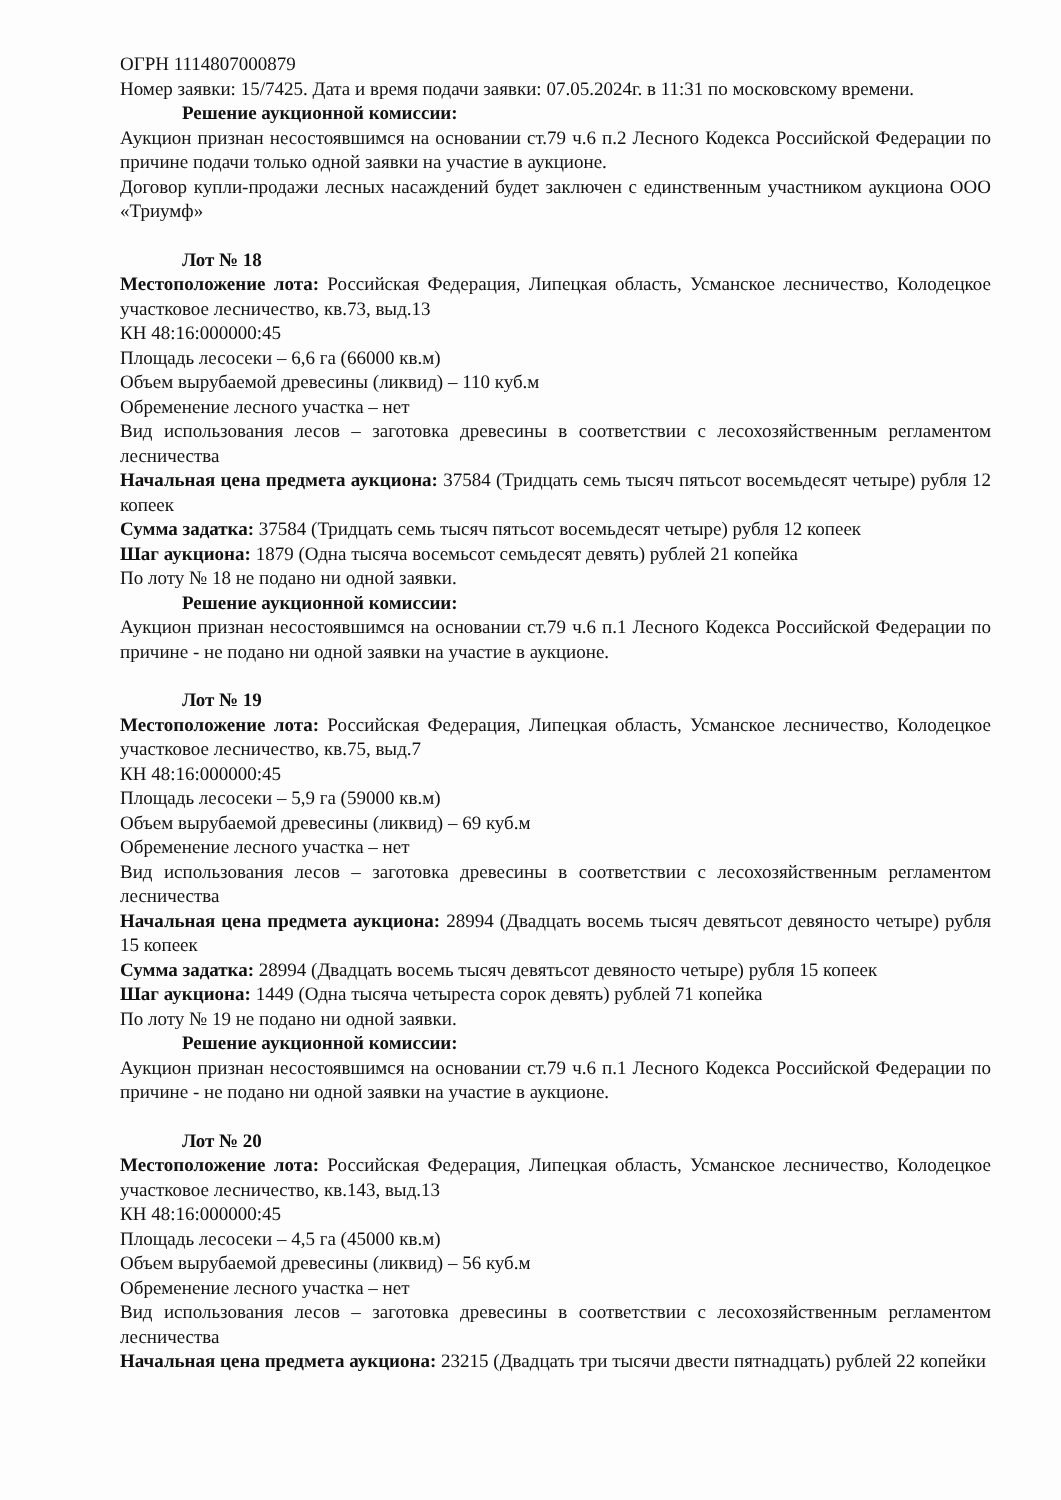ОГРН 1114807000879
Номер заявки: 15/7425. Дата и время подачи заявки: 07.05.2024г. в 11:31 по московскому времени.
Решение аукционной комиссии:
Аукцион признан несостоявшимся на основании ст.79 ч.6 п.2 Лесного Кодекса Российской Федерации по причине подачи только одной заявки на участие в аукционе.
Договор купли-продажи лесных насаждений будет заключен с единственным участником аукциона ООО «Триумф»
Лот № 18
Местоположение лота: Российская Федерация, Липецкая область, Усманское лесничество, Колодецкое участковое лесничество, кв.73, выд.13
КН 48:16:000000:45
Площадь лесосеки – 6,6 га (66000 кв.м)
Объем вырубаемой древесины (ликвид) – 110 куб.м
Обременение лесного участка – нет
Вид использования лесов – заготовка древесины в соответствии с лесохозяйственным регламентом лесничества
Начальная цена предмета аукциона: 37584 (Тридцать семь тысяч пятьсот восемьдесят четыре) рубля 12 копеек
Сумма задатка: 37584 (Тридцать семь тысяч пятьсот восемьдесят четыре) рубля 12 копеек
Шаг аукциона: 1879 (Одна тысяча восемьсот семьдесят девять) рублей 21 копейка
По лоту № 18 не подано ни одной заявки.
Решение аукционной комиссии:
Аукцион признан несостоявшимся на основании ст.79 ч.6 п.1 Лесного Кодекса Российской Федерации по причине - не подано ни одной заявки на участие в аукционе.
Лот № 19
Местоположение лота: Российская Федерация, Липецкая область, Усманское лесничество, Колодецкое участковое лесничество, кв.75, выд.7
КН 48:16:000000:45
Площадь лесосеки – 5,9 га (59000 кв.м)
Объем вырубаемой древесины (ликвид) – 69 куб.м
Обременение лесного участка – нет
Вид использования лесов – заготовка древесины в соответствии с лесохозяйственным регламентом лесничества
Начальная цена предмета аукциона: 28994 (Двадцать восемь тысяч девятьсот девяносто четыре) рубля 15 копеек
Сумма задатка: 28994 (Двадцать восемь тысяч девятьсот девяносто четыре) рубля 15 копеек
Шаг аукциона: 1449 (Одна тысяча четыреста сорок девять) рублей 71 копейка
По лоту № 19 не подано ни одной заявки.
Решение аукционной комиссии:
Аукцион признан несостоявшимся на основании ст.79 ч.6 п.1 Лесного Кодекса Российской Федерации по причине - не подано ни одной заявки на участие в аукционе.
Лот № 20
Местоположение лота: Российская Федерация, Липецкая область, Усманское лесничество, Колодецкое участковое лесничество, кв.143, выд.13
КН 48:16:000000:45
Площадь лесосеки – 4,5 га (45000 кв.м)
Объем вырубаемой древесины (ликвид) – 56 куб.м
Обременение лесного участка – нет
Вид использования лесов – заготовка древесины в соответствии с лесохозяйственным регламентом лесничества
Начальная цена предмета аукциона: 23215 (Двадцать три тысячи двести пятнадцать) рублей 22 копейки